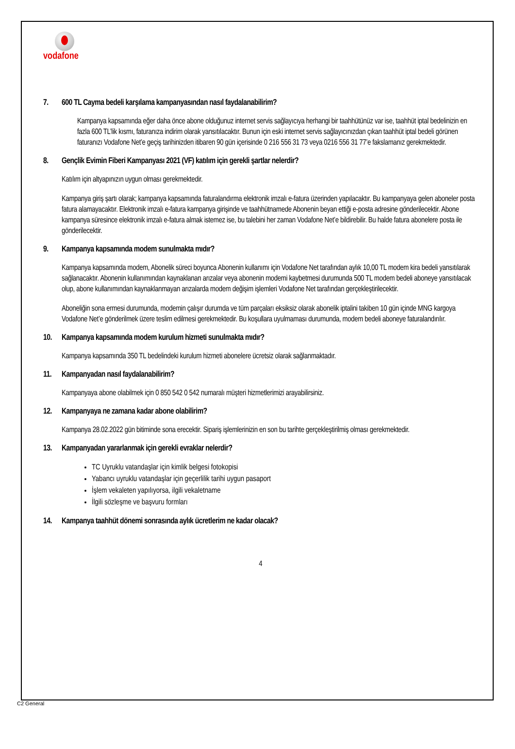vodafone
7. 600 TL Cayma bedeli karşılama kampanyasından nasıl faydalanabilirim?
Kampanya kapsamında eğer daha önce abone olduğunuz internet servis sağlayıcıya herhangi bir taahhütünüz var ise, taahhüt iptal bedelinizin en fazla 600 TL’lik kısmı, faturanıza indirim olarak yansıtılacaktır. Bunun için eski internet servis sağlayıcınızdan çıkan taahhüt iptal bedeli görünen faturanızı Vodafone Net’e geçiş tarihinizden itibaren 90 gün içerisinde 0 216 556 31 73 veya 0216 556 31 77’e fakslamanız gerekmektedir.
8. Gençlik Evimin Fiberi Kampanyası 2021 (VF) katılım için gerekli şartlar nelerdir?
Katılım için altyapınızın uygun olması gerekmektedir.
Kampanya giriş şartı olarak; kampanya kapsamında faturalandırma elektronik imzalı e-fatura üzerinden yapılacaktır. Bu kampanyaya gelen aboneler posta fatura alamayacaktır. Elektronik imzalı e-fatura kampanya girişinde ve taahhütnamede Abonenin beyan ettiği e-posta adresine gönderilecektir. Abone kampanya süresince elektronik imzalı e-fatura almak istemez ise, bu talebini her zaman Vodafone Net’e bildirebilir. Bu halde fatura abonelere posta ile gönderilecektir.
9. Kampanya kapsamında modem sunulmakta mıdır?
Kampanya kapsamında modem, Abonelik süreci boyunca Abonenin kullanımı için Vodafone Net tarafından aylık 10,00 TL modem kira bedeli yansıtılarak sağlanacaktır. Abonenin kullanımından kaynaklanan arızalar veya abonenin modemi kaybetmesi durumunda 500 TL modem bedeli aboneye yansıtılacak olup, abone kullanımından kaynaklanmayan arızalarda modem değişim işlemleri Vodafone Net tarafından gerçekleştirilecektir.
Aboneliğin sona ermesi durumunda, modemin çalışır durumda ve tüm parçaları eksiksiz olarak abonelik iptalini takiben 10 gün içinde MNG kargoya Vodafone Net’e gönderilmek üzere teslim edilmesi gerekmektedir. Bu koşullara uyulmaması durumunda, modem bedeli aboneye faturalandırılır.
10. Kampanya kapsamında modem kurulum hizmeti sunulmakta mıdır?
Kampanya kapsamında 350 TL bedelindeki kurulum hizmeti abonelere ücretsiz olarak sağlanmaktadır.
11. Kampanyadan nasıl faydalanabilirim?
Kampanyaya abone olabilmek için 0 850 542 0 542 numaralı müşteri hizmetlerimizi arayabilirsiniz.
12. Kampanyaya ne zamana kadar abone olabilirim?
Kampanya 28.02.2022 gün bitiminde sona erecektir. Sipariş işlemlerinizin en son bu tarihte gerçekleştirilmiş olması gerekmektedir.
13. Kampanyadan yararlanmak için gerekli evraklar nelerdir?
TC Uyruklu vatandaşlar için kimlik belgesi fotokopisi
Yabancı uyruklu vatandaşlar için geçerlilik tarihi uygun pasaport
İşlem vekaleten yapılıyorsa, ilgili vekaletname
İlgili sözleşme ve başvuru formları
14. Kampanya taahhüt dönemi sonrasında aylık ücretlerim ne kadar olacak?
4
C2 General